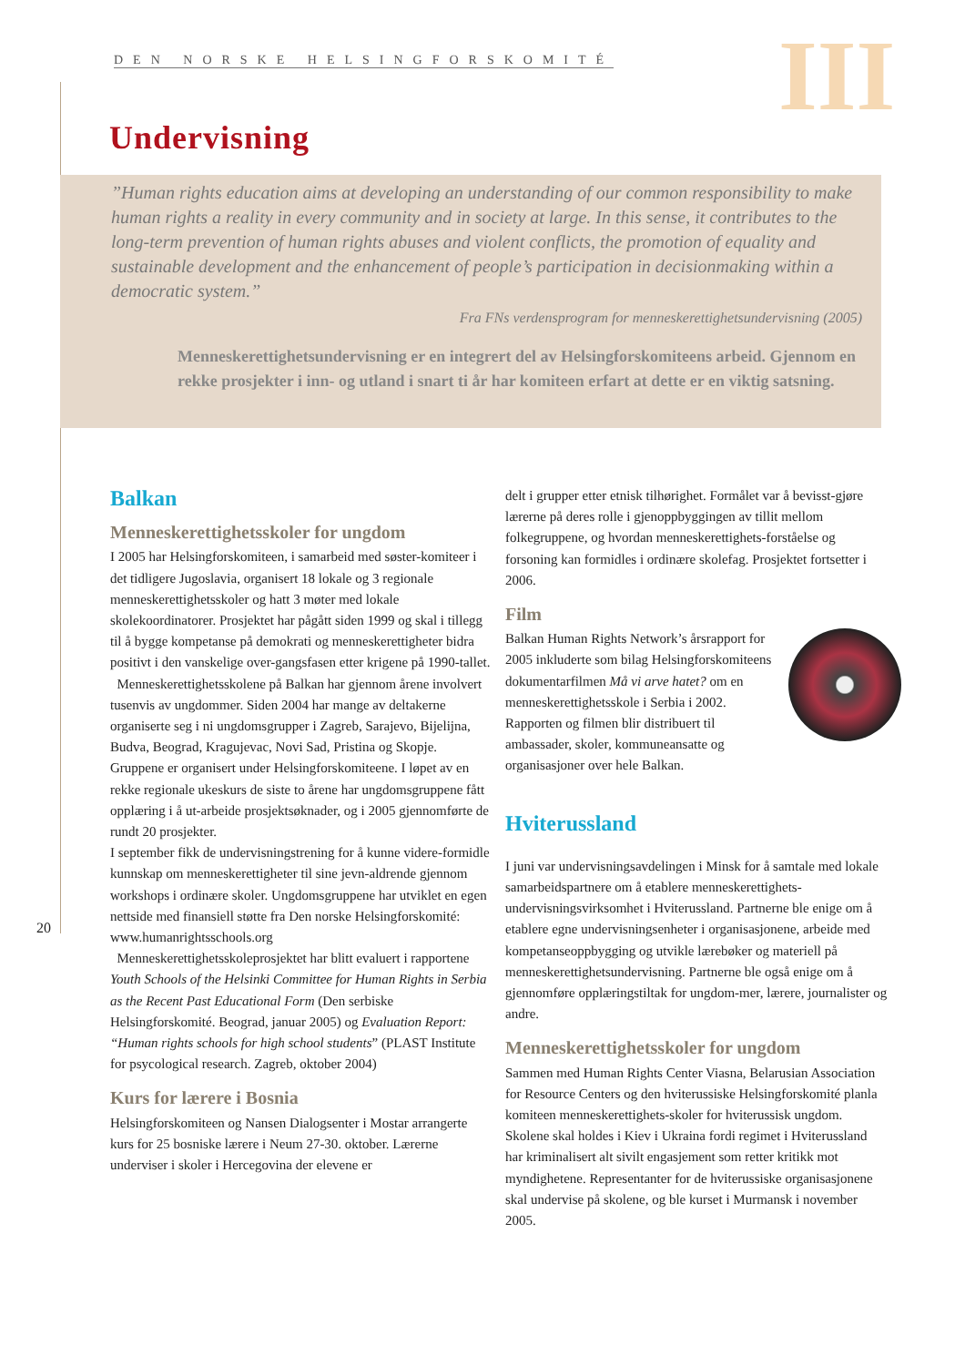DEN NORSKE HELSINGFORSKOMITÉ III
Undervisning
”Human rights education aims at developing an understanding of our common responsibility to make human rights a reality in every community and in society at large. In this sense, it contributes to the long-term prevention of human rights abuses and violent conflicts, the promotion of equality and sustainable development and the enhancement of people’s participation in decisionmaking within a democratic system.”
Fra FNs verdensprogram for menneskerettighetsundervisning (2005)
Menneskerettighetsundervisning er en integrert del av Helsingforskomiteens arbeid. Gjennom en rekke prosjekter i inn- og utland i snart ti år har komiteen erfart at dette er en viktig satsning.
Balkan
Menneskerettighetsskoler for ungdom
I 2005 har Helsingforskomiteen, i samarbeid med søster-komiteer i det tidligere Jugoslavia, organisert 18 lokale og 3 regionale menneskerettighetsskoler og hatt 3 møter med lokale skolekoordinatorer. Prosjektet har pågått siden 1999 og skal i tillegg til å bygge kompetanse på demokrati og menneskerettigheter bidra positivt i den vanskelige over-gangsfasen etter krigene på 1990-tallet.
Menneskerettighetsskolene på Balkan har gjennom årene involvert tusenvis av ungdommer. Siden 2004 har mange av deltakerne organiserte seg i ni ungdomsgrupper i Zagreb, Sarajevo, Bijelijna, Budva, Beograd, Kragujevac, Novi Sad, Pristina og Skopje. Gruppene er organisert under Helsingforskomiteene. I løpet av en rekke regionale ukeskurs de siste to årene har ungdomsgruppene fått opplæring i å ut-arbeide prosjektsøknader, og i 2005 gjennomførte de rundt 20 prosjekter.
I september fikk de undervisningstrening for å kunne videre-formidle kunnskap om menneskerettigheter til sine jevn-aldrende gjennom workshops i ordinære skoler. Ungdomsgruppene har utviklet en egen nettside med finansiell støtte fra Den norske Helsingforskomité: www.humanrightsschools.org
Menneskerettighetsskoleprosjektet har blitt evaluert i rapportene Youth Schools of the Helsinki Committee for Human Rights in Serbia as the Recent Past Educational Form (Den serbiske Helsingforskomité. Beograd, januar 2005) og Evaluation Report: “Human rights schools for high school students” (PLAST Institute for psycological research. Zagreb, oktober 2004)
Kurs for lærere i Bosnia
Helsingforskomiteen og Nansen Dialogsenter i Mostar arrangerte kurs for 25 bosniske lærere i Neum 27-30. oktober. Lærerne underviser i skoler i Hercegovina der elevene er
delt i grupper etter etnisk tilhørighet. Formålet var å bevisst-gjøre lærerne på deres rolle i gjenoppbyggingen av tillit mellom folkegruppene, og hvordan menneskerettighets-forståelse og forsoning kan formidles i ordinære skolefag. Prosjektet fortsetter i 2006.
Film
Balkan Human Rights Network’s årsrapport for 2005 inkluderte som bilag Helsingforskomiteens dokumentarfilmen Må vi arve hatet? om en menneskerettighetsskole i Serbia i 2002. Rapporten og filmen blir distribuert til ambassader, skoler, kommuneansatte og organisasjoner over hele Balkan.
Hviterussland
I juni var undervisningsavdelingen i Minsk for å samtale med lokale samarbeidspartnere om å etablere menneskerettighets-undervisningsvirksomhet i Hviterussland. Partnerne ble enige om å etablere egne undervisningsenheter i organisasjonene, arbeide med kompetanseoppbygging og utvikle lærebøker og materiell på menneskerettighetsundervisning. Partnerne ble også enige om å gjennomføre opplæringstiltak for ungdom-mer, lærere, journalister og andre.
Menneskerettighetsskoler for ungdom
Sammen med Human Rights Center Viasna, Belarusian Association for Resource Centers og den hviterussiske Helsingforskomité planla komiteen menneskerettighets-skoler for hviterussisk ungdom. Skolene skal holdes i Kiev i Ukraina fordi regimet i Hviterussland har kriminalisert alt sivilt engasjement som retter kritikk mot myndighetene. Representanter for de hviterussiske organisasjonene skal undervise på skolene, og ble kurset i Murmansk i november 2005.
20